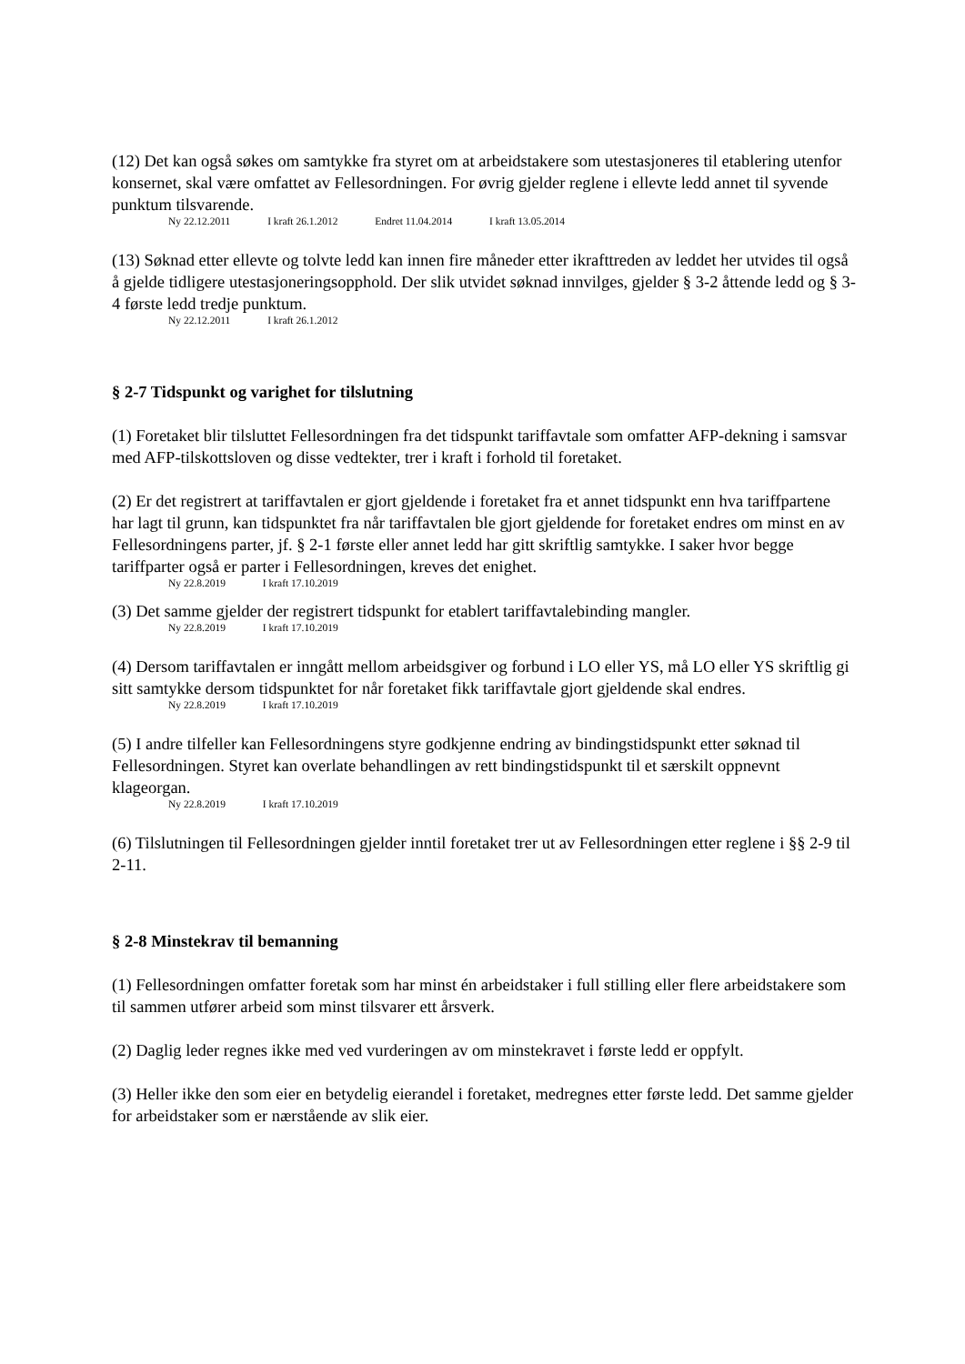(12) Det kan også søkes om samtykke fra styret om at arbeidstakere som utestasjoneres til etablering utenfor konsernet, skal være omfattet av Fellesordningen. For øvrig gjelder reglene i ellevte ledd annet til syvende punktum tilsvarende.
Ny 22.12.2011 I kraft 26.1.2012 Endret 11.04.2014 I kraft 13.05.2014
(13) Søknad etter ellevte og tolvte ledd kan innen fire måneder etter ikrafttreden av leddet her utvides til også å gjelde tidligere utestasjoneringsopphold. Der slik utvidet søknad innvilges, gjelder § 3-2 åttende ledd og § 3-4 første ledd tredje punktum.
Ny 22.12.2011 I kraft 26.1.2012
§ 2-7 Tidspunkt og varighet for tilslutning
(1) Foretaket blir tilsluttet Fellesordningen fra det tidspunkt tariffavtale som omfatter AFP-dekning i samsvar med AFP-tilskottsloven og disse vedtekter, trer i kraft i forhold til foretaket.
(2) Er det registrert at tariffavtalen er gjort gjeldende i foretaket fra et annet tidspunkt enn hva tariffpartene har lagt til grunn, kan tidspunktet fra når tariffavtalen ble gjort gjeldende for foretaket endres om minst en av Fellesordningens parter, jf. § 2-1 første eller annet ledd har gitt skriftlig samtykke. I saker hvor begge tariffparter også er parter i Fellesordningen, kreves det enighet.
Ny 22.8.2019 I kraft 17.10.2019
(3) Det samme gjelder der registrert tidspunkt for etablert tariffavtalebinding mangler.
Ny 22.8.2019 I kraft 17.10.2019
(4) Dersom tariffavtalen er inngått mellom arbeidsgiver og forbund i LO eller YS, må LO eller YS skriftlig gi sitt samtykke dersom tidspunktet for når foretaket fikk tariffavtale gjort gjeldende skal endres.
Ny 22.8.2019 I kraft 17.10.2019
(5) I andre tilfeller kan Fellesordningens styre godkjenne endring av bindingstidspunkt etter søknad til Fellesordningen. Styret kan overlate behandlingen av rett bindingstidspunkt til et særskilt oppnevnt klageorgan.
Ny 22.8.2019 I kraft 17.10.2019
(6) Tilslutningen til Fellesordningen gjelder inntil foretaket trer ut av Fellesordningen etter reglene i §§ 2-9 til 2-11.
§ 2-8 Minstekrav til bemanning
(1) Fellesordningen omfatter foretak som har minst én arbeidstaker i full stilling eller flere arbeidstakere som til sammen utfører arbeid som minst tilsvarer ett årsverk.
(2) Daglig leder regnes ikke med ved vurderingen av om minstekravet i første ledd er oppfylt.
(3) Heller ikke den som eier en betydelig eierandel i foretaket, medregnes etter første ledd. Det samme gjelder for arbeidstaker som er nærstående av slik eier.